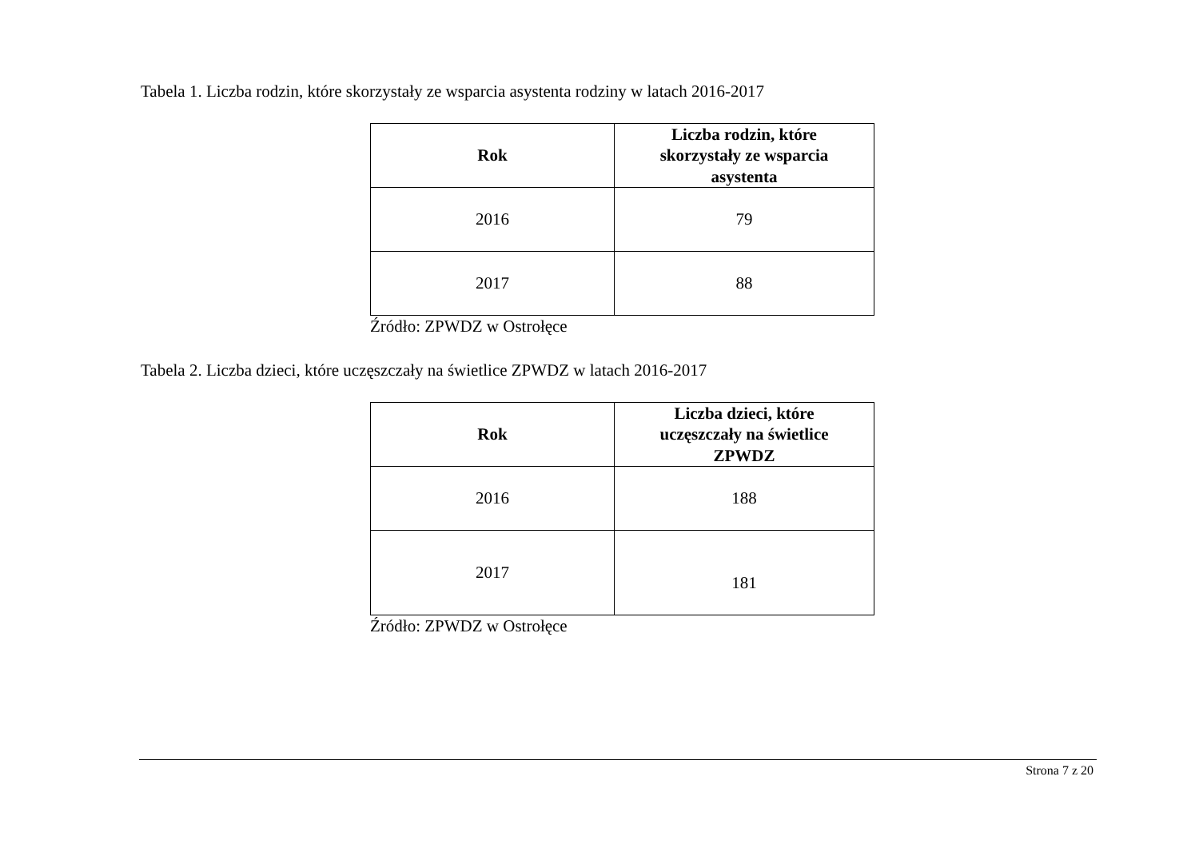Tabela 1. Liczba rodzin, które skorzystały ze wsparcia asystenta rodziny w latach 2016-2017
| Rok | Liczba rodzin, które skorzystały ze wsparcia asystenta |
| --- | --- |
| 2016 | 79 |
| 2017 | 88 |
Źródło: ZPWDZ w Ostrołęce
Tabela 2. Liczba dzieci, które uczęszczały na świetlice ZPWDZ w latach 2016-2017
| Rok | Liczba dzieci, które uczęszczały na świetlice ZPWDZ |
| --- | --- |
| 2016 | 188 |
| 2017 | 181 |
Źródło: ZPWDZ w Ostrołęce
Strona 7 z 20